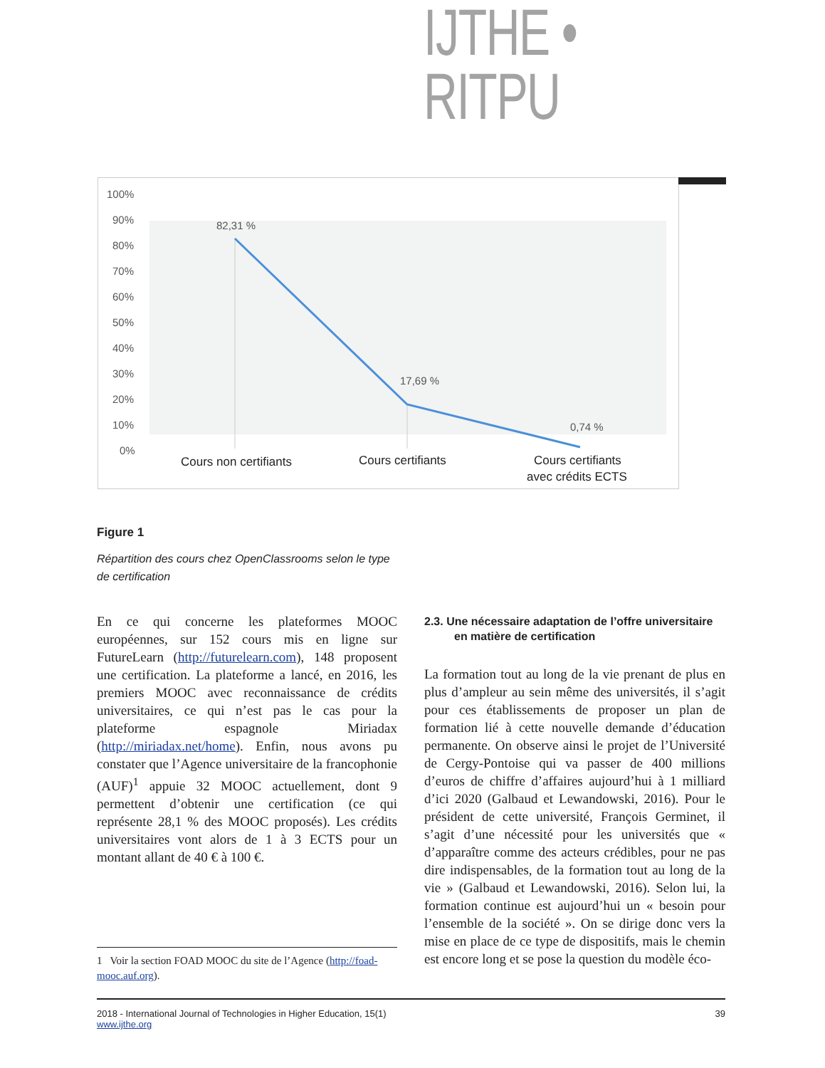IJTHE • RITPU
100%
90%
80%
70%
60%
50%
40%
30%
20%
10%
0%
82,31 %
17,69 %
0,74 %
Cours non certifiants
Cours certifiants
Cours certifiants
avec crédits ECTS
Figure 1
Répartition des cours chez OpenClassrooms selon le type de certification
En ce qui concerne les plateformes MOOC européennes, sur 152 cours mis en ligne sur FutureLearn (http://futurelearn.com), 148 proposent une certification. La plateforme a lancé, en 2016, les premiers MOOC avec reconnaissance de crédits universitaires, ce qui n’est pas le cas pour la plateforme espagnole Miriadax (http://miriadax.net/home). Enfin, nous avons pu constater que l’Agence universitaire de la francophonie (AUF)<sup>1</sup> appuie 32 MOOC actuellement, dont 9 permettent d’obtenir une certification (ce qui représente 28,1 % des MOOC proposés). Les crédits universitaires vont alors de 1 à 3 ECTS pour un montant allant de 40 € à 100 €.
2.3. Une nécessaire adaptation de l’offre universitaire en matière de certification
La formation tout au long de la vie prenant de plus en plus d’ampleur au sein même des universités, il s’agit pour ces établissements de proposer un plan de formation lié à cette nouvelle demande d’éducation permanente. On observe ainsi le projet de l’Université de Cergy-Pontoise qui va passer de 400 millions d’euros de chiffre d’affaires aujourd’hui à 1 milliard d’ici 2020 (Galbaud et Lewandowski, 2016). Pour le président de cette université, François Germinet, il s’agit d’une nécessité pour les universités que « d’apparaître comme des acteurs crédibles, pour ne pas dire indispensables, de la formation tout au long de la vie » (Galbaud et Lewandowski, 2016). Selon lui, la formation continue est aujourd’hui un « besoin pour l’ensemble de la société ». On se dirige donc vers la mise en place de ce type de dispositifs, mais le chemin est encore long et se pose la question du modèle éco-
1 Voir la section FOAD MOOC du site de l’Agence (http://foad-mooc.auf.org).
2018 - International Journal of Technologies in Higher Education, 15(1)
www.ijthe.org
39